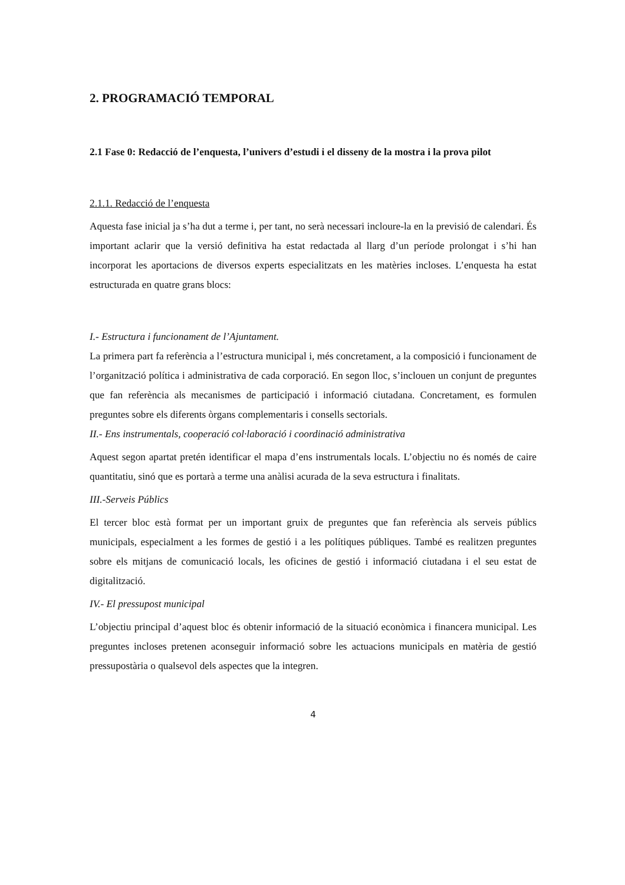2. PROGRAMACIÓ TEMPORAL
2.1 Fase 0: Redacció de l’enquesta, l’univers d’estudi i el disseny de la mostra i la prova pilot
2.1.1. Redacció de l’enquesta
Aquesta fase inicial ja s’ha dut a terme i, per tant, no serà necessari incloure-la en la previsió de calendari. És important aclarir que la versió definitiva ha estat redactada al llarg d’un període prolongat i s’hi han incorporat les aportacions de diversos experts especialitzats en les matèries incloses. L’enquesta ha estat estructurada en quatre grans blocs:
I.- Estructura i funcionament de l’Ajuntament.
La primera part fa referència a l’estructura municipal i, més concretament, a la composició i funcionament de l’organització política i administrativa de cada corporació. En segon lloc, s’inclouen un conjunt de preguntes que fan referència als mecanismes de participació i informació ciutadana. Concretament, es formulen preguntes sobre els diferents òrgans complementaris i consells sectorials.
II.- Ens instrumentals, cooperació col·laboració i coordinació administrativa
Aquest segon apartat pretén identificar el mapa d’ens instrumentals locals. L’objectiu no és només de caire quantitatiu, sinó que es portarà a terme una anàlisi acurada de la seva estructura i finalitats.
III.-Serveis Públics
El tercer bloc està format per un important gruix de preguntes que fan referència als serveis públics municipals, especialment a les formes de gestió i a les polítiques públiques. També es realitzen preguntes sobre els mitjans de comunicació locals, les oficines de gestió i informació ciutadana i el seu estat de digitalització.
IV.- El pressupost municipal
L’objectiu principal d’aquest bloc és obtenir informació de la situació econòmica i financera municipal. Les preguntes incloses pretenen aconseguir informació sobre les actuacions municipals en matèria de gestió pressupostària o qualsevol dels aspectes que la integren.
4